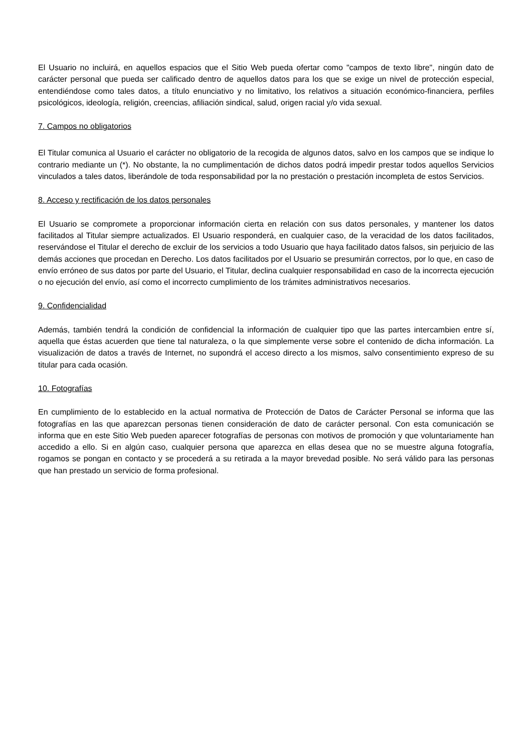El Usuario no incluirá, en aquellos espacios que el Sitio Web pueda ofertar como "campos de texto libre", ningún dato de carácter personal que pueda ser calificado dentro de aquellos datos para los que se exige un nivel de protección especial, entendiéndose como tales datos, a título enunciativo y no limitativo, los relativos a situación económico-financiera, perfiles psicológicos, ideología, religión, creencias, afiliación sindical, salud, origen racial y/o vida sexual.
7. Campos no obligatorios
El Titular comunica al Usuario el carácter no obligatorio de la recogida de algunos datos, salvo en los campos que se indique lo contrario mediante un (*). No obstante, la no cumplimentación de dichos datos podrá impedir prestar todos aquellos Servicios vinculados a tales datos, liberándole de toda responsabilidad por la no prestación o prestación incompleta de estos Servicios.
8. Acceso y rectificación de los datos personales
El Usuario se compromete a proporcionar información cierta en relación con sus datos personales, y mantener los datos facilitados al Titular siempre actualizados. El Usuario responderá, en cualquier caso, de la veracidad de los datos facilitados, reservándose el Titular el derecho de excluir de los servicios a todo Usuario que haya facilitado datos falsos, sin perjuicio de las demás acciones que procedan en Derecho. Los datos facilitados por el Usuario se presumirán correctos, por lo que, en caso de envío erróneo de sus datos por parte del Usuario, el Titular, declina cualquier responsabilidad en caso de la incorrecta ejecución o no ejecución del envío, así como el incorrecto cumplimiento de los trámites administrativos necesarios.
9. Confidencialidad
Además, también tendrá la condición de confidencial la información de cualquier tipo que las partes intercambien entre sí, aquella que éstas acuerden que tiene tal naturaleza, o la que simplemente verse sobre el contenido de dicha información. La visualización de datos a través de Internet, no supondrá el acceso directo a los mismos, salvo consentimiento expreso de su titular para cada ocasión.
10. Fotografías
En cumplimiento de lo establecido en la actual normativa de Protección de Datos de Carácter Personal se informa que las fotografías en las que aparezcan personas tienen consideración de dato de carácter personal. Con esta comunicación se informa que en este Sitio Web pueden aparecer fotografías de personas con motivos de promoción y que voluntariamente han accedido a ello. Si en algún caso, cualquier persona que aparezca en ellas desea que no se muestre alguna fotografía, rogamos se pongan en contacto y se procederá a su retirada a la mayor brevedad posible. No será válido para las personas que han prestado un servicio de forma profesional.